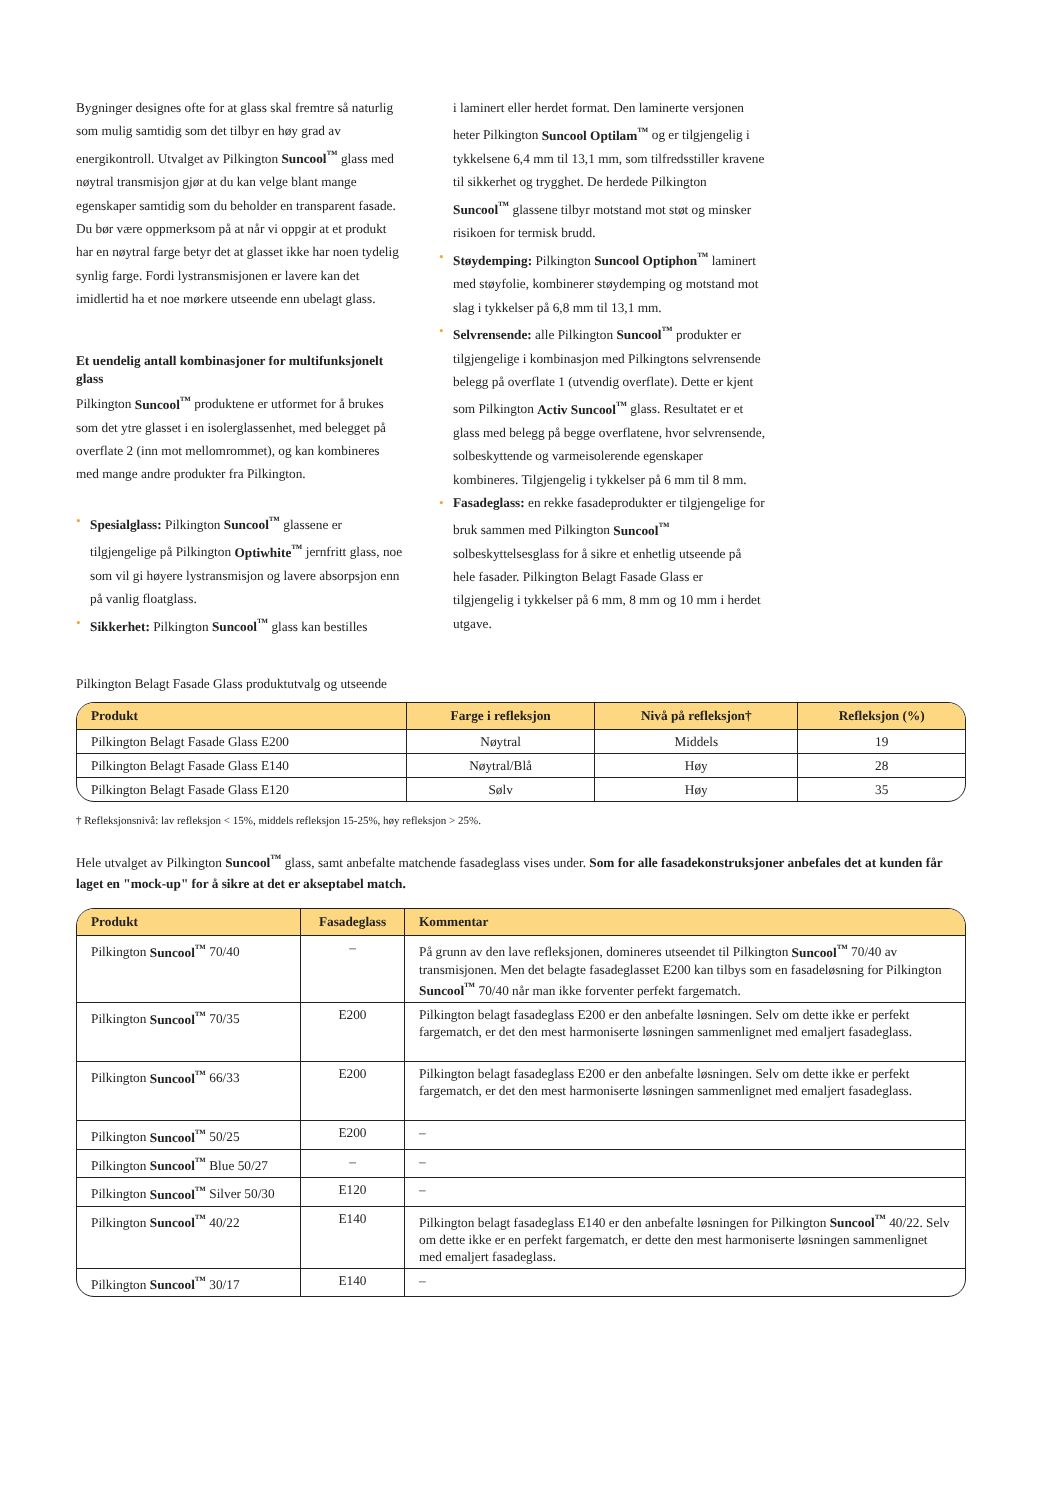Bygninger designes ofte for at glass skal fremtre så naturlig som mulig samtidig som det tilbyr en høy grad av energikontroll. Utvalget av Pilkington Suncool<sup>™</sup> glass med nøytral transmisjon gjør at du kan velge blant mange egenskaper samtidig som du beholder en transparent fasade. Du bør være oppmerksom på at når vi oppgir at et produkt har en nøytral farge betyr det at glasset ikke har noen tydelig synlig farge. Fordi lystransmisjonen er lavere kan det imidlertid ha et noe mørkere utseende enn ubelagt glass.
Et uendelig antall kombinasjoner for multifunksjonelt glass
Pilkington Suncool<sup>™</sup> produktene er utformet for å brukes som det ytre glasset i en isolerglassenhet, med belegget på overflate 2 (inn mot mellomrommet), og kan kombineres med mange andre produkter fra Pilkington.
• Spesialglass: Pilkington Suncool<sup>™</sup> glassene er tilgjengelige på Pilkington Optiwhite<sup>™</sup> jernfritt glass, noe som vil gi høyere lystransmisjon og lavere absorpsjon enn på vanlig floatglass.
• Sikkerhet: Pilkington Suncool<sup>™</sup> glass kan bestilles
i laminert eller herdet format. Den laminerte versjonen heter Pilkington Suncool Optilam<sup>™</sup> og er tilgjengelig i tykkelsene 6,4 mm til 13,1 mm, som tilfredsstiller kravene til sikkerhet og trygghet. De herdede Pilkington Suncool<sup>™</sup> glassene tilbyr motstand mot støt og minsker risikoen for termisk brudd.
• Støydemping: Pilkington Suncool Optiphon<sup>™</sup> laminert med støyfolie, kombinerer støydemping og motstand mot slag i tykkelser på 6,8 mm til 13,1 mm.
• Selvrensende: alle Pilkington Suncool<sup>™</sup> produkter er tilgjengelige i kombinasjon med Pilkingtons selvrensende belegg på overflate 1 (utvendig overflate). Dette er kjent som Pilkington Activ Suncool<sup>™</sup> glass. Resultatet er et glass med belegg på begge overflatene, hvor selvrensende, solbeskyttende og varmeisolerende egenskaper kombineres. Tilgjengelig i tykkelser på 6 mm til 8 mm.
• Fasadeglass: en rekke fasadeprodukter er tilgjengelige for bruk sammen med Pilkington Suncool<sup>™</sup> solbeskyttelsesglass for å sikre et enhetlig utseende på hele fasader. Pilkington Belagt Fasade Glass er tilgjengelig i tykkelser på 6 mm, 8 mm og 10 mm i herdet utgave.
Pilkington Belagt Fasade Glass produktutvalg og utseende
| Produkt | Farge i refleksjon | Nivå på refleksjon† | Refleksjon (%) |
| --- | --- | --- | --- |
| Pilkington Belagt Fasade Glass E200 | Nøytral | Middels | 19 |
| Pilkington Belagt Fasade Glass E140 | Nøytral/Blå | Høy | 28 |
| Pilkington Belagt Fasade Glass E120 | Sølv | Høy | 35 |
† Refleksjonsnivå: lav refleksjon < 15%, middels refleksjon 15-25%, høy refleksjon > 25%.
Hele utvalget av Pilkington Suncool<sup>™</sup> glass, samt anbefalte matchende fasadeglass vises under. Som for alle fasadekonstruksjoner anbefales det at kunden får laget en "mock-up" for å sikre at det er akseptabel match.
| Produkt | Fasadeglass | Kommentar |
| --- | --- | --- |
| Pilkington Suncool<sup>™</sup> 70/40 | – | På grunn av den lave refleksjonen, domineres utseendet til Pilkington Suncool<sup>™</sup> 70/40 av transmisjonen. Men det belagte fasadeglasset E200 kan tilbys som en fasadeløsning for Pilkington Suncool<sup>™</sup> 70/40 når man ikke forventer perfekt fargematch. |
| Pilkington Suncool<sup>™</sup> 70/35 | E200 | Pilkington belagt fasadeglass E200 er den anbefalte løsningen. Selv om dette ikke er perfekt fargematch, er det den mest harmoniserte løsningen sammenlignet med emaljert fasadeglass. |
| Pilkington Suncool<sup>™</sup> 66/33 | E200 | Pilkington belagt fasadeglass E200 er den anbefalte løsningen. Selv om dette ikke er perfekt fargematch, er det den mest harmoniserte løsningen sammenlignet med emaljert fasadeglass. |
| Pilkington Suncool<sup>™</sup> 50/25 | E200 | – |
| Pilkington Suncool<sup>™</sup> Blue 50/27 | – | – |
| Pilkington Suncool<sup>™</sup> Silver 50/30 | E120 | – |
| Pilkington Suncool<sup>™</sup> 40/22 | E140 | Pilkington belagt fasadeglass E140 er den anbefalte løsningen for Pilkington Suncool<sup>™</sup> 40/22. Selv om dette ikke er en perfekt fargematch, er dette den mest harmoniserte løsningen sammenlignet med emaljert fasadeglass. |
| Pilkington Suncool<sup>™</sup> 30/17 | E140 | – |